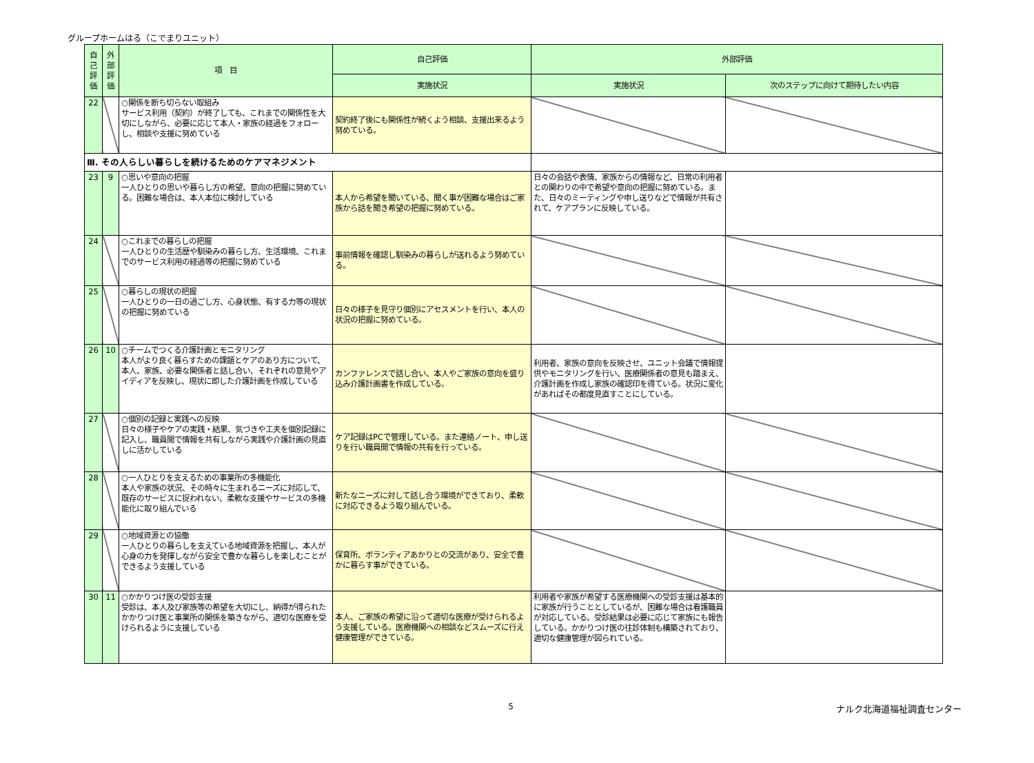グループホームはる（こでまりユニット）
| 自己評価 | 外部評価 | 項 目 | 自己評価 | 外部評価 | |
| --- | --- | --- | --- | --- | --- |
| | | | 実施状況 | 実施状況 | 次のステップに向けて期待したい内容 |
| 22 | | ○関係を断ち切らない取組み サービス利用（契約）が終了しても、これまでの関係性を大切にしながら、必要に応じて本人・家族の経過をフォローし、相談や支援に努めている | 契約終了後にも関係性が続くよう相談、支援出来るよう努めている。 | | |
| Ⅲ. その人らしい暮らしを続けるためのケアマネジメント | | | | | |
| 23 | 9 | ○思いや意向の把握 一人ひとりの思いや暮らし方の希望、意向の把握に努めている。困難な場合は、本人本位に検討している | 本人から希望を聞いている、聞く事が困難な場合はご家族から話を聞き希望の把握に努めている。 | 日々の会話や表情、家族からの情報など、日常の利用者との関わりの中で希望や意向の把握に努めている。また、日々のミーティングや申し送りなどで情報が共有されて、ケアプランに反映している。 | |
| 24 | | ○これまでの暮らしの把握 一人ひとりの生活歴や馴染みの暮らし方、生活環境、これまでのサービス利用の経過等の把握に努めている | 事前情報を確認し馴染みの暮らしが送れるよう努めている。 | | |
| 25 | | ○暮らしの現状の把握 一人ひとりの一日の過ごし方、心身状態、有する力等の現状の把握に努めている | 日々の様子を見守り個別にアセスメントを行い、本人の状況の把握に努めている。 | | |
| 26 | 10 | ○チームでつくる介護計画とモニタリング 本人がより良く暮らすための課題とケアのあり方について、本人、家族、必要な関係者と話し合い、それぞれの意見やアイディアを反映し、現状に即した介護計画を作成している | カンファレンスで話し合い、本人やご家族の意向を盛り込み介護計画書を作成している。 | 利用者、家族の意向を反映させ、ユニット会議で情報提供やモニタリングを行い、医療関係者の意見も踏まえ、介護計画を作成し家族の確認印を得ている。状況に変化があればその都度見直すことにしている。 | |
| 27 | | ○個別の記録と実践への反映 日々の様子やケアの実践・結果、気づきや工夫を個別記録に記入し、職員間で情報を共有しながら実践や介護計画の見直しに活かしている | ケア記録はPCで管理している。また連絡ノート、申し送りを行い職員間で情報の共有を行っている。 | | |
| 28 | | ○一人ひとりを支えるための事業所の多機能化 本人や家族の状況、その時々に生まれるニーズに対応して、既存のサービスに捉われない、柔軟な支援やサービスの多機能化に取り組んでいる | 新たなニーズに対して話し合う環境ができており、柔軟に対応できるよう取り組んでいる。 | | |
| 29 | | ○地域資源との協働 一人ひとりの暮らしを支えている地域資源を把握し、本人が心身の力を発揮しながら安全で豊かな暮らしを楽しむことができるよう支援している | 保育所、ボランティアあかりとの交流があり、安全で豊かに暮らす事ができている。 | | |
| 30 | 11 | ○かかりつけ医の受診支援 受診は、本人及び家族等の希望を大切にし、納得が得られたかかりつけ医と事業所の関係を築きながら、適切な医療を受けられるように支援している | 本人、ご家族の希望に沿って適切な医療が受けられるよう支援している。医療機関への相談などスムーズに行え健康管理ができている。 | 利用者や家族が希望する医療機関への受診支援は基本的に家族が行うこととしているが、困難な場合は看護職員が対応している。受診結果は必要に応じて家族にも報告している。かかりつけ医の往診体制も構築されており、適切な健康管理が図られている。 | |
5 ナルク北海道福祉調査センター